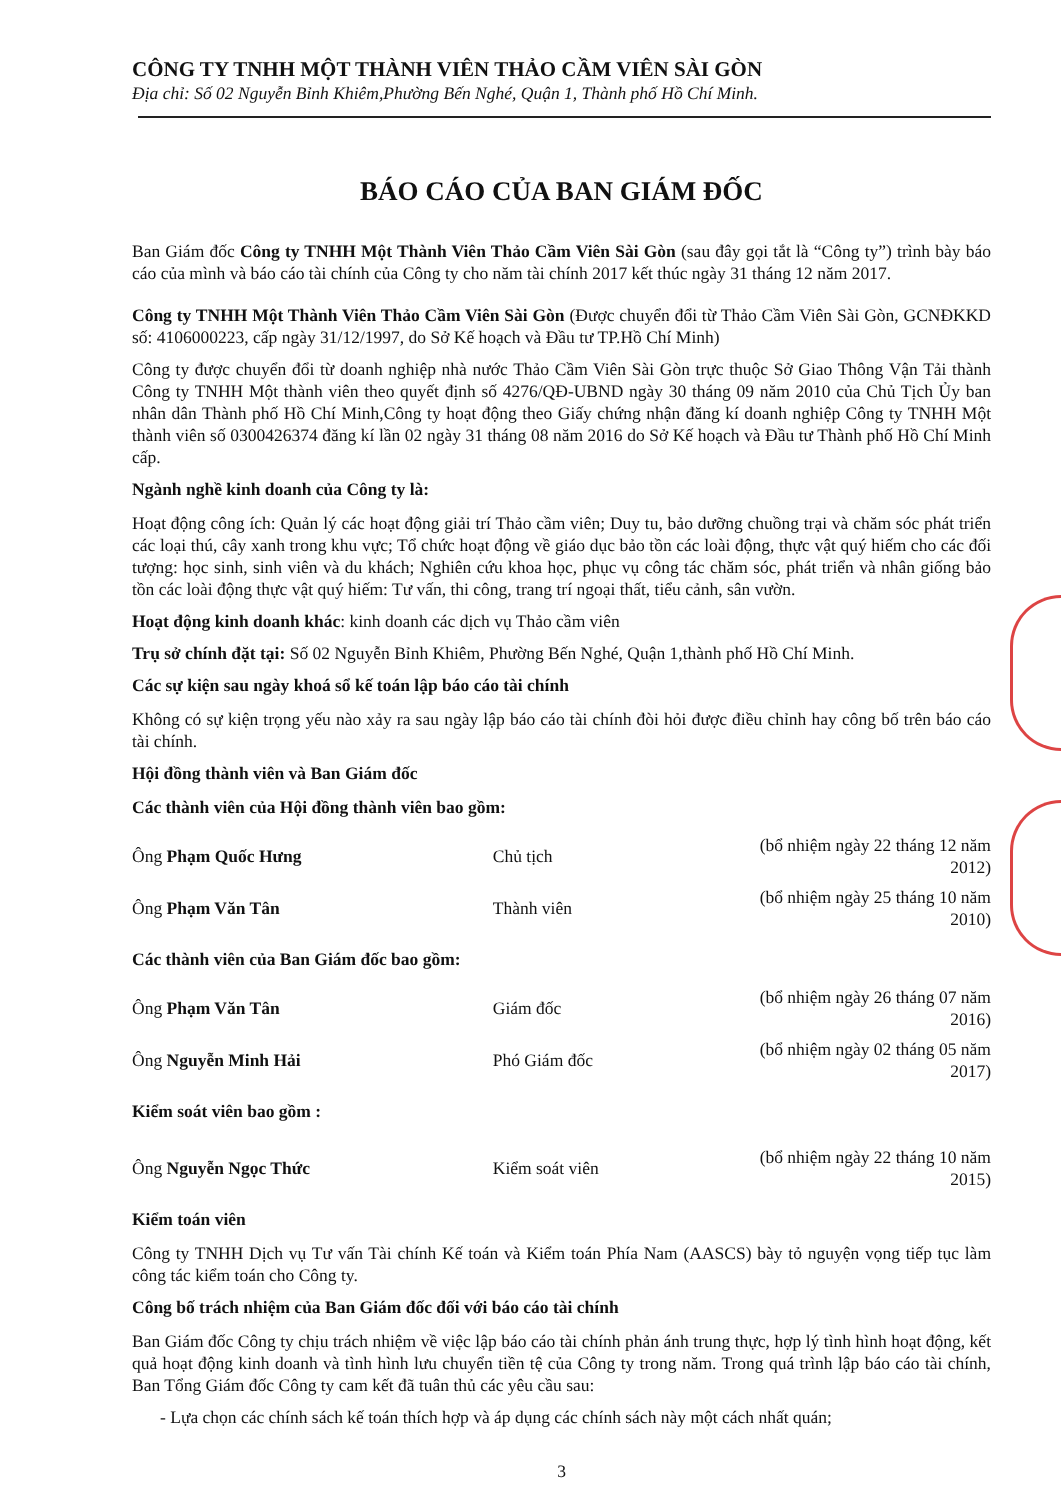CÔNG TY TNHH MỘT THÀNH VIÊN THẢO CẦM VIÊN SÀI GÒN
Địa chỉ: Số 02 Nguyễn Bỉnh Khiêm,Phường Bến Nghé, Quận 1, Thành phố Hồ Chí Minh.
BÁO CÁO CỦA BAN GIÁM ĐỐC
Ban Giám đốc Công ty TNHH Một Thành Viên Thảo Cầm Viên Sài Gòn (sau đây gọi tắt là “Công ty”) trình bày báo cáo của mình và báo cáo tài chính của Công ty cho năm tài chính 2017 kết thúc ngày 31 tháng 12 năm 2017.
Công ty TNHH Một Thành Viên Thảo Cầm Viên Sài Gòn (Được chuyển đổi từ Thảo Cầm Viên Sài Gòn, GCNĐKKD số: 4106000223, cấp ngày 31/12/1997, do Sở Kế hoạch và Đầu tư TP.Hồ Chí Minh)
Công ty được chuyển đổi từ doanh nghiệp nhà nước Thảo Cầm Viên Sài Gòn trực thuộc Sở Giao Thông Vận Tải thành Công ty TNHH Một thành viên theo quyết định số 4276/QĐ-UBND ngày 30 tháng 09 năm 2010 của Chủ Tịch Ủy ban nhân dân Thành phố Hồ Chí Minh,Công ty hoạt động theo Giấy chứng nhận đăng kí doanh nghiệp Công ty TNHH Một thành viên số 0300426374 đăng kí lần 02 ngày 31 tháng 08 năm 2016 do Sở Kế hoạch và Đầu tư Thành phố Hồ Chí Minh cấp.
Ngành nghề kinh doanh của Công ty là:
Hoạt động công ích: Quản lý các hoạt động giải trí Thảo cầm viên; Duy tu, bảo dưỡng chuồng trại và chăm sóc phát triển các loại thú, cây xanh trong khu vực; Tổ chức hoạt động về giáo dục bảo tồn các loài động, thực vật quý hiếm cho các đối tượng: học sinh, sinh viên và du khách; Nghiên cứu khoa học, phục vụ công tác chăm sóc, phát triển và nhân giống bảo tồn các loài động thực vật quý hiếm: Tư vấn, thi công, trang trí ngoại thất, tiểu cảnh, sân vườn.
Hoạt động kinh doanh khác: kinh doanh các dịch vụ Thảo cầm viên
Trụ sở chính đặt tại: Số 02 Nguyễn Bỉnh Khiêm, Phường Bến Nghé, Quận 1,thành phố Hồ Chí Minh.
Các sự kiện sau ngày khoá sổ kế toán lập báo cáo tài chính
Không có sự kiện trọng yếu nào xảy ra sau ngày lập báo cáo tài chính đòi hỏi được điều chỉnh hay công bố trên báo cáo tài chính.
Hội đồng thành viên và Ban Giám đốc
Các thành viên của Hội đồng thành viên bao gồm:
| Ông Phạm Quốc Hưng | Chủ tịch | (bổ nhiệm ngày 22 tháng 12 năm 2012) |
| Ông Phạm Văn Tân | Thành viên | (bổ nhiệm ngày 25 tháng 10 năm 2010) |
Các thành viên của Ban Giám đốc bao gồm:
| Ông Phạm Văn Tân | Giám đốc | (bổ nhiệm ngày 26 tháng 07 năm 2016) |
| Ông Nguyễn Minh Hải | Phó Giám đốc | (bổ nhiệm ngày 02 tháng 05 năm 2017) |
Kiểm soát viên bao gồm :
| Ông Nguyễn Ngọc Thức | Kiểm soát viên | (bổ nhiệm ngày 22 tháng 10 năm 2015) |
Kiểm toán viên
Công ty TNHH Dịch vụ Tư vấn Tài chính Kế toán và Kiểm toán Phía Nam (AASCS) bày tỏ nguyện vọng tiếp tục làm công tác kiểm toán cho Công ty.
Công bố trách nhiệm của Ban Giám đốc đối với báo cáo tài chính
Ban Giám đốc Công ty chịu trách nhiệm về việc lập báo cáo tài chính phản ánh trung thực, hợp lý tình hình hoạt động, kết quả hoạt động kinh doanh và tình hình lưu chuyển tiền tệ của Công ty trong năm. Trong quá trình lập báo cáo tài chính, Ban Tổng Giám đốc Công ty cam kết đã tuân thủ các yêu cầu sau:
- Lựa chọn các chính sách kế toán thích hợp và áp dụng các chính sách này một cách nhất quán;
3